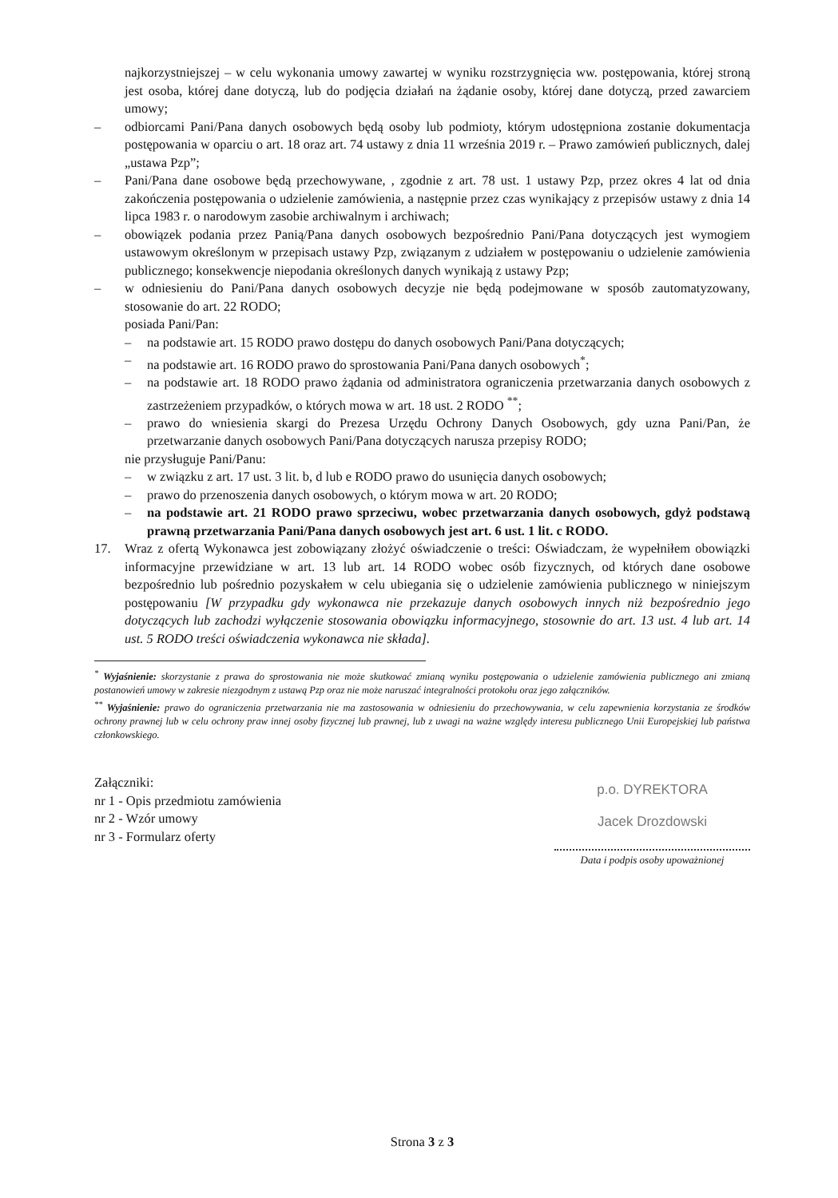najkorzystniejszej – w celu wykonania umowy zawartej w wyniku rozstrzygnięcia ww. postępowania, której stroną jest osoba, której dane dotyczą, lub do podjęcia działań na żądanie osoby, której dane dotyczą, przed zawarciem umowy;
– odbiorcami Pani/Pana danych osobowych będą osoby lub podmioty, którym udostępniona zostanie dokumentacja postępowania w oparciu o art. 18 oraz art. 74 ustawy z dnia 11 września 2019 r. – Prawo zamówień publicznych, dalej „ustawa Pzp”;
– Pani/Pana dane osobowe będą przechowywane, , zgodnie z art. 78 ust. 1 ustawy Pzp, przez okres 4 lat od dnia zakończenia postępowania o udzielenie zamówienia, a następnie przez czas wynikający z przepisów ustawy z dnia 14 lipca 1983 r. o narodowym zasobie archiwalnym i archiwach;
– obowiązek podania przez Panią/Pana danych osobowych bezpośrednio Pani/Pana dotyczących jest wymogiem ustawowym określonym w przepisach ustawy Pzp, związanym z udziałem w postępowaniu o udzielenie zamówienia publicznego; konsekwencje niepodania określonych danych wynikają z ustawy Pzp;
– w odniesieniu do Pani/Pana danych osobowych decyzje nie będą podejmowane w sposób zautomatyzowany, stosowanie do art. 22 RODO;
posiada Pani/Pan:
– na podstawie art. 15 RODO prawo dostępu do danych osobowych Pani/Pana dotyczących;
– na podstawie art. 16 RODO prawo do sprostowania Pani/Pana danych osobowych<sup>*</sup>;
– na podstawie art. 18 RODO prawo żądania od administratora ograniczenia przetwarzania danych osobowych z zastrzeżeniem przypadków, o których mowa w art. 18 ust. 2 RODO <sup>**</sup>;
– prawo do wniesienia skargi do Prezesa Urzędu Ochrony Danych Osobowych, gdy uzna Pani/Pan, że przetwarzanie danych osobowych Pani/Pana dotyczących narusza przepisy RODO;
nie przysługuje Pani/Panu:
– w związku z art. 17 ust. 3 lit. b, d lub e RODO prawo do usunięcia danych osobowych;
– prawo do przenoszenia danych osobowych, o którym mowa w art. 20 RODO;
– na podstawie art. 21 RODO prawo sprzeciwu, wobec przetwarzania danych osobowych, gdyż podstawą prawną przetwarzania Pani/Pana danych osobowych jest art. 6 ust. 1 lit. c RODO.
17. Wraz z ofertą Wykonawca jest zobowiązany złożyć oświadczenie o treści: Oświadczam, że wypełniłem obowiązki informacyjne przewidziane w art. 13 lub art. 14 RODO wobec osób fizycznych, od których dane osobowe bezpośrednio lub pośrednio pozyskałem w celu ubiegania się o udzielenie zamówienia publicznego w niniejszym postępowaniu [W przypadku gdy wykonawca nie przekazuje danych osobowych innych niż bezpośrednio jego dotyczących lub zachodzi wyłączenie stosowania obowiązku informacyjnego, stosownie do art. 13 ust. 4 lub art. 14 ust. 5 RODO treści oświadczenia wykonawca nie składa].
<sup>*</sup> Wyjaśnienie: skorzystanie z prawa do sprostowania nie może skutkować zmianą wyniku postępowania o udzielenie zamówienia publicznego ani zmianą postanowień umowy w zakresie niezgodnym z ustawą Pzp oraz nie może naruszać integralności protokołu oraz jego załączników.
<sup>**</sup> Wyjaśnienie: prawo do ograniczenia przetwarzania nie ma zastosowania w odniesieniu do przechowywania, w celu zapewnienia korzystania ze środków ochrony prawnej lub w celu ochrony praw innej osoby fizycznej lub prawnej, lub z uwagi na ważne względy interesu publicznego Unii Europejskiej lub państwa członkowskiego.
Załączniki:
nr 1 - Opis przedmiotu zamówienia
nr 2 - Wzór umowy
nr 3 - Formularz oferty
p.o. DYREKTORA
Jacek Drozdowski
Data i podpis osoby upoważnionej
Strona 3 z 3